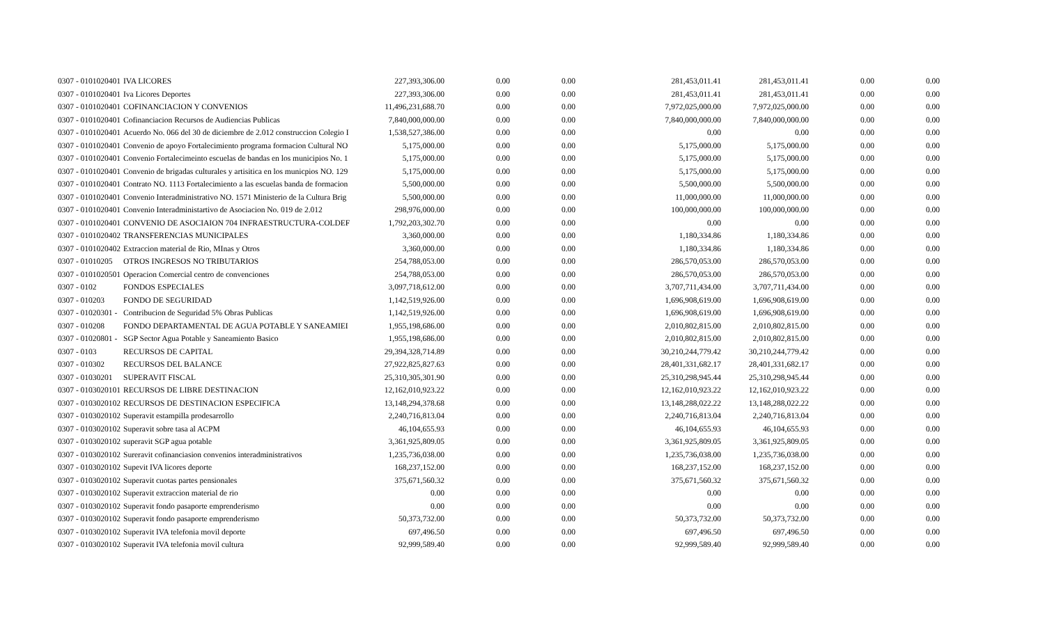| 0307 - 0101020401 | IVA LICORES | 227,393,306.00 | 0.00 | 0.00 | 281,453,011.41 | 281,453,011.41 | 0.00 | 0.00 |
| 0307 - 0101020401 | Iva Licores Deportes | 227,393,306.00 | 0.00 | 0.00 | 281,453,011.41 | 281,453,011.41 | 0.00 | 0.00 |
| 0307 - 0101020401 | COFINANCIACION Y CONVENIOS | 11,496,231,688.70 | 0.00 | 0.00 | 7,972,025,000.00 | 7,972,025,000.00 | 0.00 | 0.00 |
| 0307 - 0101020401 | Cofinanciacion Recursos de Audiencias Publicas | 7,840,000,000.00 | 0.00 | 0.00 | 7,840,000,000.00 | 7,840,000,000.00 | 0.00 | 0.00 |
| 0307 - 0101020401 | Acuerdo No. 066 del 30 de diciembre de 2.012 construccion Colegio I | 1,538,527,386.00 | 0.00 | 0.00 | 0.00 | 0.00 | 0.00 | 0.00 |
| 0307 - 0101020401 | Convenio de apoyo Fortalecimiento programa formacion Cultural NO | 5,175,000.00 | 0.00 | 0.00 | 5,175,000.00 | 5,175,000.00 | 0.00 | 0.00 |
| 0307 - 0101020401 | Convenio Fortalecimeinto escuelas de bandas en los municipios No. 1 | 5,175,000.00 | 0.00 | 0.00 | 5,175,000.00 | 5,175,000.00 | 0.00 | 0.00 |
| 0307 - 0101020401 | Convenio de brigadas culturales y artisitica en los municpios NO. 129 | 5,175,000.00 | 0.00 | 0.00 | 5,175,000.00 | 5,175,000.00 | 0.00 | 0.00 |
| 0307 - 0101020401 | Contrato NO. 1113 Fortalecimiento a las escuelas banda de formacion | 5,500,000.00 | 0.00 | 0.00 | 5,500,000.00 | 5,500,000.00 | 0.00 | 0.00 |
| 0307 - 0101020401 | Convenio Interadministrativo NO. 1571 Ministerio de la Cultura Brig | 5,500,000.00 | 0.00 | 0.00 | 11,000,000.00 | 11,000,000.00 | 0.00 | 0.00 |
| 0307 - 0101020401 | Convenio Interadministartivo de Asociacion No. 019 de 2.012 | 298,976,000.00 | 0.00 | 0.00 | 100,000,000.00 | 100,000,000.00 | 0.00 | 0.00 |
| 0307 - 0101020401 | CONVENIO DE ASOCIAION 704 INFRAESTRUCTURA-COLDEF | 1,792,203,302.70 | 0.00 | 0.00 | 0.00 | 0.00 | 0.00 | 0.00 |
| 0307 - 0101020402 | TRANSFERENCIAS MUNICIPALES | 3,360,000.00 | 0.00 | 0.00 | 1,180,334.86 | 1,180,334.86 | 0.00 | 0.00 |
| 0307 - 0101020402 | Extraccion material de Rio, MInas y Otros | 3,360,000.00 | 0.00 | 0.00 | 1,180,334.86 | 1,180,334.86 | 0.00 | 0.00 |
| 0307 - 01010205 | OTROS INGRESOS NO TRIBUTARIOS | 254,788,053.00 | 0.00 | 0.00 | 286,570,053.00 | 286,570,053.00 | 0.00 | 0.00 |
| 0307 - 0101020501 | Operacion Comercial centro de convenciones | 254,788,053.00 | 0.00 | 0.00 | 286,570,053.00 | 286,570,053.00 | 0.00 | 0.00 |
| 0307 - 0102 | FONDOS ESPECIALES | 3,097,718,612.00 | 0.00 | 0.00 | 3,707,711,434.00 | 3,707,711,434.00 | 0.00 | 0.00 |
| 0307 - 010203 | FONDO DE SEGURIDAD | 1,142,519,926.00 | 0.00 | 0.00 | 1,696,908,619.00 | 1,696,908,619.00 | 0.00 | 0.00 |
| 0307 - 01020301 - | Contribucion de Seguridad 5% Obras Publicas | 1,142,519,926.00 | 0.00 | 0.00 | 1,696,908,619.00 | 1,696,908,619.00 | 0.00 | 0.00 |
| 0307 - 010208 | FONDO DEPARTAMENTAL DE AGUA POTABLE Y SANEAMIEI | 1,955,198,686.00 | 0.00 | 0.00 | 2,010,802,815.00 | 2,010,802,815.00 | 0.00 | 0.00 |
| 0307 - 01020801 - | SGP Sector Agua Potable y Saneamiento Basico | 1,955,198,686.00 | 0.00 | 0.00 | 2,010,802,815.00 | 2,010,802,815.00 | 0.00 | 0.00 |
| 0307 - 0103 | RECURSOS DE CAPITAL | 29,394,328,714.89 | 0.00 | 0.00 | 30,210,244,779.42 | 30,210,244,779.42 | 0.00 | 0.00 |
| 0307 - 010302 | RECURSOS DEL BALANCE | 27,922,825,827.63 | 0.00 | 0.00 | 28,401,331,682.17 | 28,401,331,682.17 | 0.00 | 0.00 |
| 0307 - 01030201 | SUPERAVIT FISCAL | 25,310,305,301.90 | 0.00 | 0.00 | 25,310,298,945.44 | 25,310,298,945.44 | 0.00 | 0.00 |
| 0307 - 0103020101 | RECURSOS DE LIBRE DESTINACION | 12,162,010,923.22 | 0.00 | 0.00 | 12,162,010,923.22 | 12,162,010,923.22 | 0.00 | 0.00 |
| 0307 - 0103020102 | RECURSOS DE DESTINACION ESPECIFICA | 13,148,294,378.68 | 0.00 | 0.00 | 13,148,288,022.22 | 13,148,288,022.22 | 0.00 | 0.00 |
| 0307 - 0103020102 | Superavit estampilla prodesarrollo | 2,240,716,813.04 | 0.00 | 0.00 | 2,240,716,813.04 | 2,240,716,813.04 | 0.00 | 0.00 |
| 0307 - 0103020102 | Superavit sobre tasa al ACPM | 46,104,655.93 | 0.00 | 0.00 | 46,104,655.93 | 46,104,655.93 | 0.00 | 0.00 |
| 0307 - 0103020102 | superavit SGP agua potable | 3,361,925,809.05 | 0.00 | 0.00 | 3,361,925,809.05 | 3,361,925,809.05 | 0.00 | 0.00 |
| 0307 - 0103020102 | Sureravit cofinanciasion convenios interadministrativos | 1,235,736,038.00 | 0.00 | 0.00 | 1,235,736,038.00 | 1,235,736,038.00 | 0.00 | 0.00 |
| 0307 - 0103020102 | Supevit IVA licores deporte | 168,237,152.00 | 0.00 | 0.00 | 168,237,152.00 | 168,237,152.00 | 0.00 | 0.00 |
| 0307 - 0103020102 | Superavit cuotas partes pensionales | 375,671,560.32 | 0.00 | 0.00 | 375,671,560.32 | 375,671,560.32 | 0.00 | 0.00 |
| 0307 - 0103020102 | Superavit extraccion material de rio | 0.00 | 0.00 | 0.00 | 0.00 | 0.00 | 0.00 | 0.00 |
| 0307 - 0103020102 | Superavit fondo pasaporte emprenderismo | 0.00 | 0.00 | 0.00 | 0.00 | 0.00 | 0.00 | 0.00 |
| 0307 - 0103020102 | Superavit fondo pasaporte emprenderismo | 50,373,732.00 | 0.00 | 0.00 | 50,373,732.00 | 50,373,732.00 | 0.00 | 0.00 |
| 0307 - 0103020102 | Superavit IVA telefonia movil deporte | 697,496.50 | 0.00 | 0.00 | 697,496.50 | 697,496.50 | 0.00 | 0.00 |
| 0307 - 0103020102 | Superavit IVA telefonia movil cultura | 92,999,589.40 | 0.00 | 0.00 | 92,999,589.40 | 92,999,589.40 | 0.00 | 0.00 |